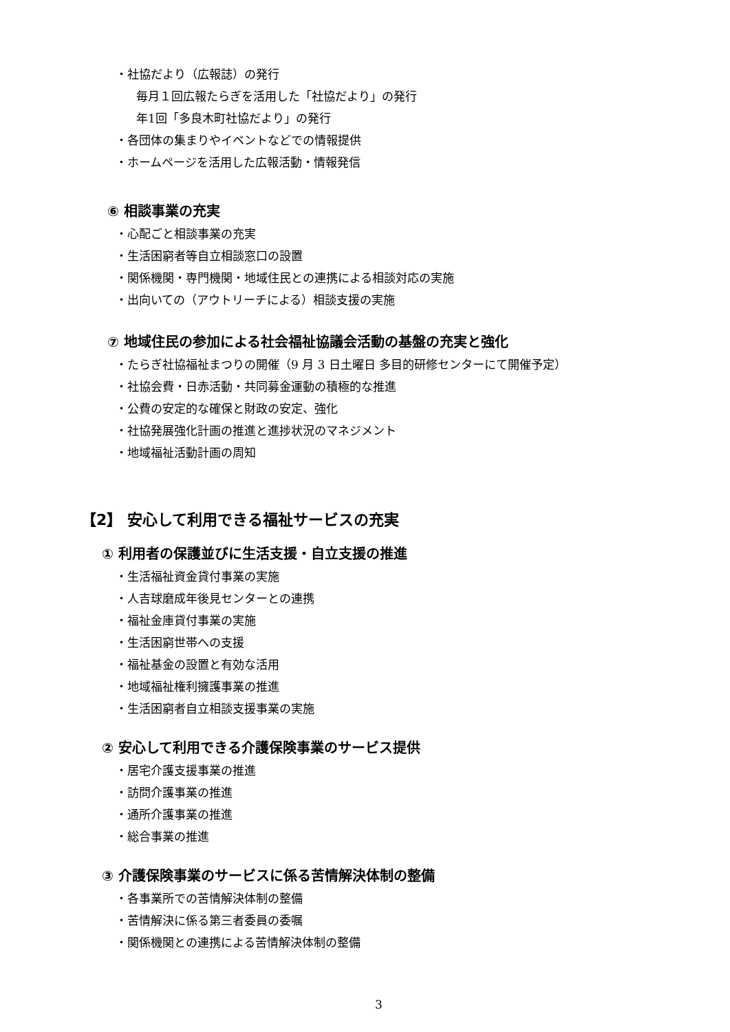・社協だより（広報誌）の発行
毎月１回広報たらぎを活用した「社協だより」の発行
年1回「多良木町社協だより」の発行
・各団体の集まりやイベントなどでの情報提供
・ホームページを活用した広報活動・情報発信
⑥ 相談事業の充実
・心配ごと相談事業の充実
・生活困窮者等自立相談窓口の設置
・関係機関・専門機関・地域住民との連携による相談対応の実施
・出向いての（アウトリーチによる）相談支援の実施
⑦ 地域住民の参加による社会福祉協議会活動の基盤の充実と強化
・たらぎ社協福祉まつりの開催（9 月 3 日土曜日 多目的研修センターにて開催予定）
・社協会費・日赤活動・共同募金運動の積極的な推進
・公費の安定的な確保と財政の安定、強化
・社協発展強化計画の推進と進捗状況のマネジメント
・地域福祉活動計画の周知
【2】 安心して利用できる福祉サービスの充実
① 利用者の保護並びに生活支援・自立支援の推進
・生活福祉資金貸付事業の実施
・人吉球磨成年後見センターとの連携
・福祉金庫貸付事業の実施
・生活困窮世帯への支援
・福祉基金の設置と有効な活用
・地域福祉権利擁護事業の推進
・生活困窮者自立相談支援事業の実施
② 安心して利用できる介護保険事業のサービス提供
・居宅介護支援事業の推進
・訪問介護事業の推進
・通所介護事業の推進
・総合事業の推進
③ 介護保険事業のサービスに係る苦情解決体制の整備
・各事業所での苦情解決体制の整備
・苦情解決に係る第三者委員の委嘱
・関係機関との連携による苦情解決体制の整備
3